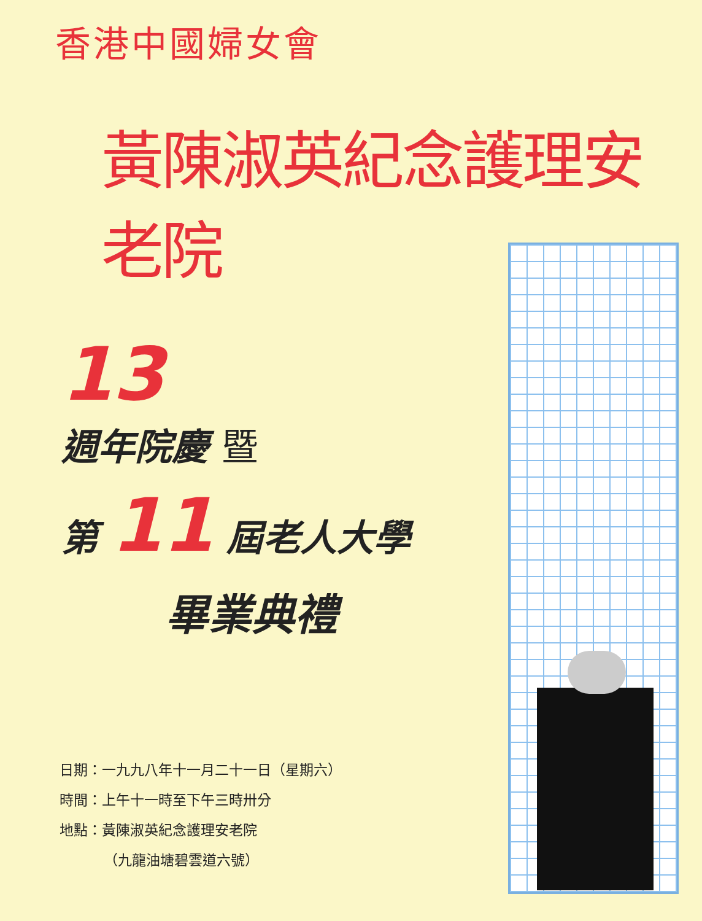香港中國婦女會
黃陳淑英紀念護理安老院
13
週年院慶 暨
第 11 屆老人大學
畢業典禮
日期：一九九八年十一月二十一日（星期六）
時間：上午十一時至下午三時卅分
地點：黃陳淑英紀念護理安老院
（九龍油塘碧雲道六號）